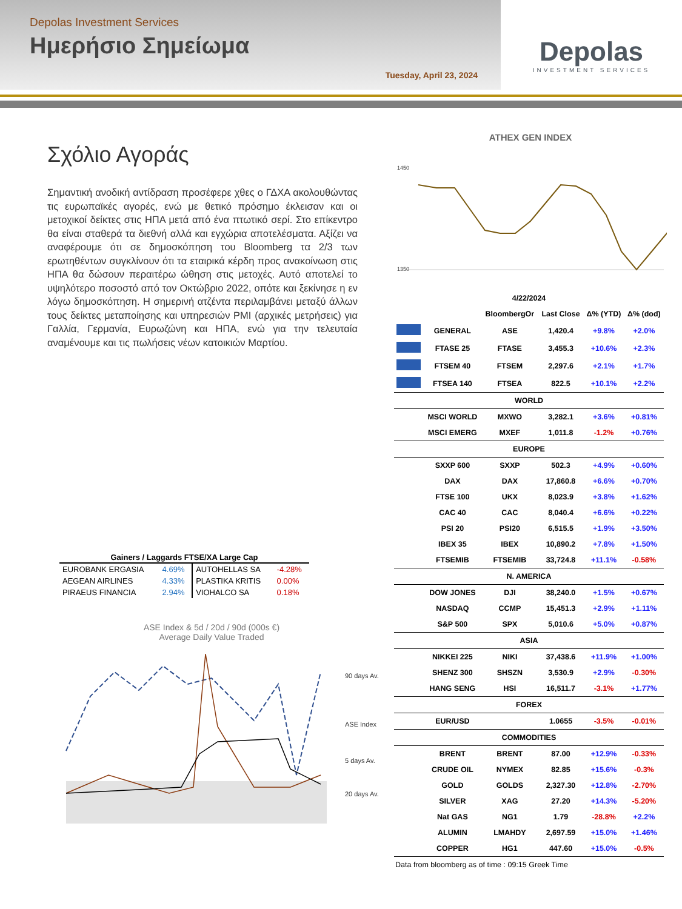Depolas Investment Services
Ημερήσιο Σημείωμα
Tuesday, April 23, 2024
Depolas
INVESTMENT SERVICES
Σχόλιο Αγοράς
Σημαντική ανοδική αντίδραση προσέφερε χθες ο ΓΔΧΑ ακολουθώντας τις ευρωπαϊκές αγορές, ενώ με θετικό πρόσημο έκλεισαν και οι μετοχικοί δείκτες στις ΗΠΑ μετά από ένα πτωτικό σερί. Στο επίκεντρο θα είναι σταθερά τα διεθνή αλλά και εγχώρια αποτελέσματα. Αξίζει να αναφέρουμε ότι σε δημοσκόπηση του Bloomberg τα 2/3 των ερωτηθέντων συγκλίνουν ότι τα εταιρικά κέρδη προς ανακοίνωση στις ΗΠΑ θα δώσουν περαιτέρω ώθηση στις μετοχές. Αυτό αποτελεί το υψηλότερο ποσοστό από τον Οκτώβριο 2022, οπότε και ξεκίνησε η εν λόγω δημοσκόπηση. Η σημερινή ατζέντα περιλαμβάνει μεταξύ άλλων τους δείκτες μεταποίησης και υπηρεσιών PMI (αρχικές μετρήσεις) για Γαλλία, Γερμανία, Ευρωζώνη και ΗΠΑ, ενώ για την τελευταία αναμένουμε και τις πωλήσεις νέων κατοικιών Μαρτίου.
| Gainers / Laggards FTSE/XA Large Cap | | | |
| --- | --- | --- | --- |
| EUROBANK ERGASIA | 4.69% | AUTOHELLAS SA | -4.28% |
| AEGEAN AIRLINES | 4.33% | PLASTIKA KRITIS | 0.00% |
| PIRAEUS FINANCIA | 2.94% | VIOHALCO SA | 0.18% |
ASE Index & 5d / 20d / 90d (000s €)
Average Daily Value Traded
90 days Av.
ASE Index
5 days Av.
20 days Av.
ATHEX GEN INDEX
1450
1350
| 4/22/2024 | | | | | |
| | | BloombergOr | Last Close | Δ% (YTD) | Δ% (dod) |
| | GENERAL | ASE | 1,420.4 | +9.8% | +2.0% |
| | FTASE 25 | FTASE | 3,455.3 | +10.6% | +2.3% |
| | FTSEM 40 | FTSEM | 2,297.6 | +2.1% | +1.7% |
| | FTSEA 140 | FTSEA | 822.5 | +10.1% | +2.2% |
| WORLD | | | | | |
| | MSCI WORLD | MXWO | 3,282.1 | +3.6% | +0.81% |
| | MSCI EMERG | MXEF | 1,011.8 | -1.2% | +0.76% |
| EUROPE | | | | | |
| | SXXP 600 | SXXP | 502.3 | +4.9% | +0.60% |
| | DAX | DAX | 17,860.8 | +6.6% | +0.70% |
| | FTSE 100 | UKX | 8,023.9 | +3.8% | +1.62% |
| | CAC 40 | CAC | 8,040.4 | +6.6% | +0.22% |
| | PSI 20 | PSI20 | 6,515.5 | +1.9% | +3.50% |
| | IBEX 35 | IBEX | 10,890.2 | +7.8% | +1.50% |
| | FTSEMIB | FTSEMIB | 33,724.8 | +11.1% | -0.58% |
| N. AMERICA | | | | | |
| | DOW JONES | DJI | 38,240.0 | +1.5% | +0.67% |
| | NASDAQ | CCMP | 15,451.3 | +2.9% | +1.11% |
| | S&P 500 | SPX | 5,010.6 | +5.0% | +0.87% |
| ASIA | | | | | |
| | NIKKEI 225 | NIKI | 37,438.6 | +11.9% | +1.00% |
| | SHENZ 300 | SHSZN | 3,530.9 | +2.9% | -0.30% |
| | HANG SENG | HSI | 16,511.7 | -3.1% | +1.77% |
| FOREX | | | | | |
| | EUR/USD | | 1.0655 | -3.5% | -0.01% |
| COMMODITIES | | | | | |
| | BRENT | BRENT | 87.00 | +12.9% | -0.33% |
| | CRUDE OIL | NYMEX | 82.85 | +15.6% | -0.3% |
| | GOLD | GOLDS | 2,327.30 | +12.8% | -2.70% |
| | SILVER | XAG | 27.20 | +14.3% | -5.20% |
| | Nat GAS | NG1 | 1.79 | -28.8% | +2.2% |
| | ALUMIN | LMAHDY | 2,697.59 | +15.0% | +1.46% |
| | COPPER | HG1 | 447.60 | +15.0% | -0.5% |
| Data from bloomberg as of time : 09:15 Greek Time | | | | | |